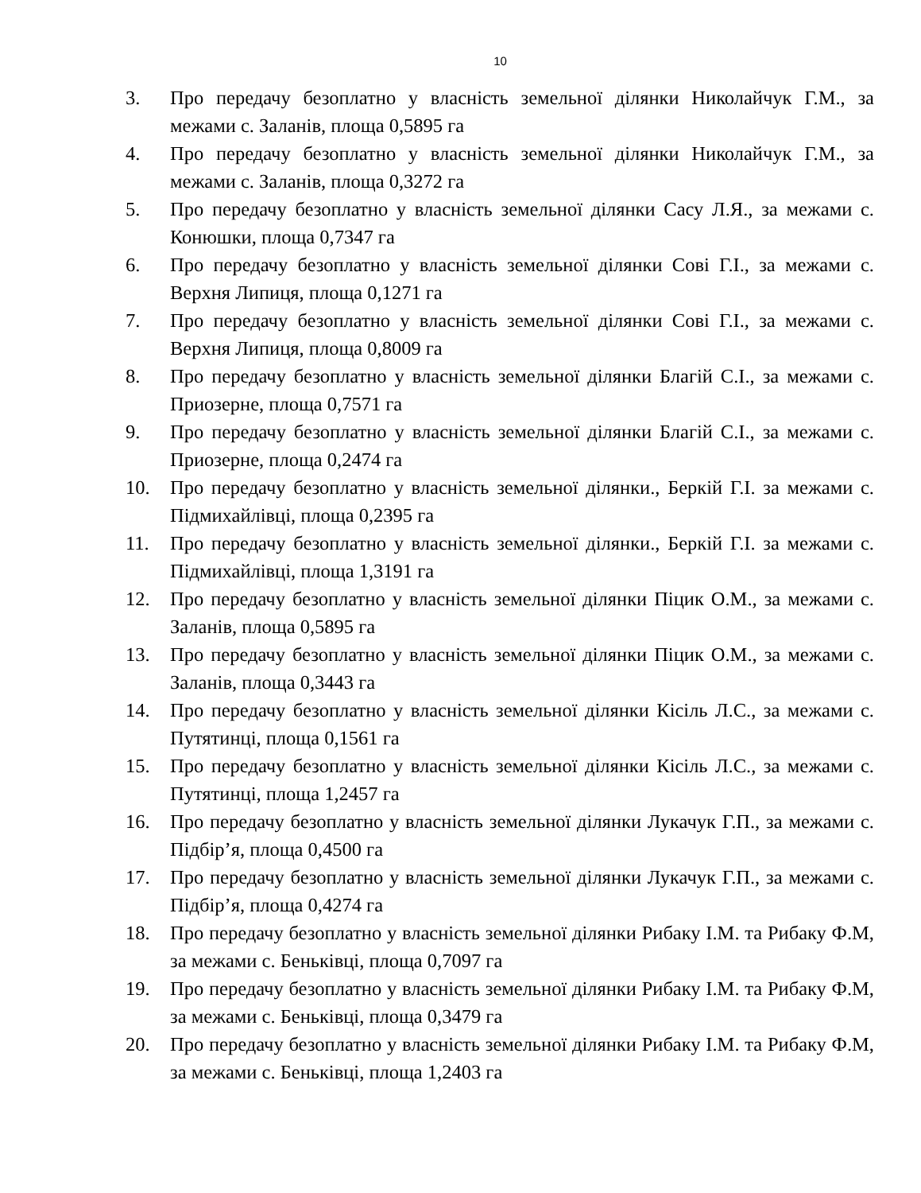10
3. Про передачу безоплатно у власність земельної ділянки Николайчук Г.М., за межами с. Заланів, площа 0,5895 га
4. Про передачу безоплатно у власність земельної ділянки Николайчук Г.М., за межами с. Заланів, площа 0,3272 га
5. Про передачу безоплатно у власність земельної ділянки Сасу Л.Я., за межами с. Конюшки, площа 0,7347 га
6. Про передачу безоплатно у власність земельної ділянки Сові Г.І., за межами с. Верхня Липиця, площа 0,1271 га
7. Про передачу безоплатно у власність земельної ділянки Сові Г.І., за межами с. Верхня Липиця, площа 0,8009 га
8. Про передачу безоплатно у власність земельної ділянки Благій С.І., за межами с. Приозерне, площа 0,7571 га
9. Про передачу безоплатно у власність земельної ділянки Благій С.І., за межами с. Приозерне, площа 0,2474 га
10. Про передачу безоплатно у власність земельної ділянки., Беркій Г.І. за межами с. Підмихайлівці, площа 0,2395 га
11. Про передачу безоплатно у власність земельної ділянки., Беркій Г.І. за межами с. Підмихайлівці, площа 1,3191 га
12. Про передачу безоплатно у власність земельної ділянки Піцик О.М., за межами с. Заланів, площа 0,5895 га
13. Про передачу безоплатно у власність земельної ділянки Піцик О.М., за межами с. Заланів, площа 0,3443 га
14. Про передачу безоплатно у власність земельної ділянки Кісіль Л.С., за межами с. Путятинці, площа 0,1561 га
15. Про передачу безоплатно у власність земельної ділянки Кісіль Л.С., за межами с. Путятинці, площа 1,2457 га
16. Про передачу безоплатно у власність земельної ділянки Лукачук Г.П., за межами с. Підбір’я, площа 0,4500 га
17. Про передачу безоплатно у власність земельної ділянки Лукачук Г.П., за межами с. Підбір’я, площа 0,4274 га
18. Про передачу безоплатно у власність земельної ділянки Рибаку І.М. та Рибаку Ф.М, за межами с. Беньківці, площа 0,7097 га
19. Про передачу безоплатно у власність земельної ділянки Рибаку І.М. та Рибаку Ф.М, за межами с. Беньківці, площа 0,3479 га
20. Про передачу безоплатно у власність земельної ділянки Рибаку І.М. та Рибаку Ф.М, за межами с. Беньківці, площа 1,2403 га